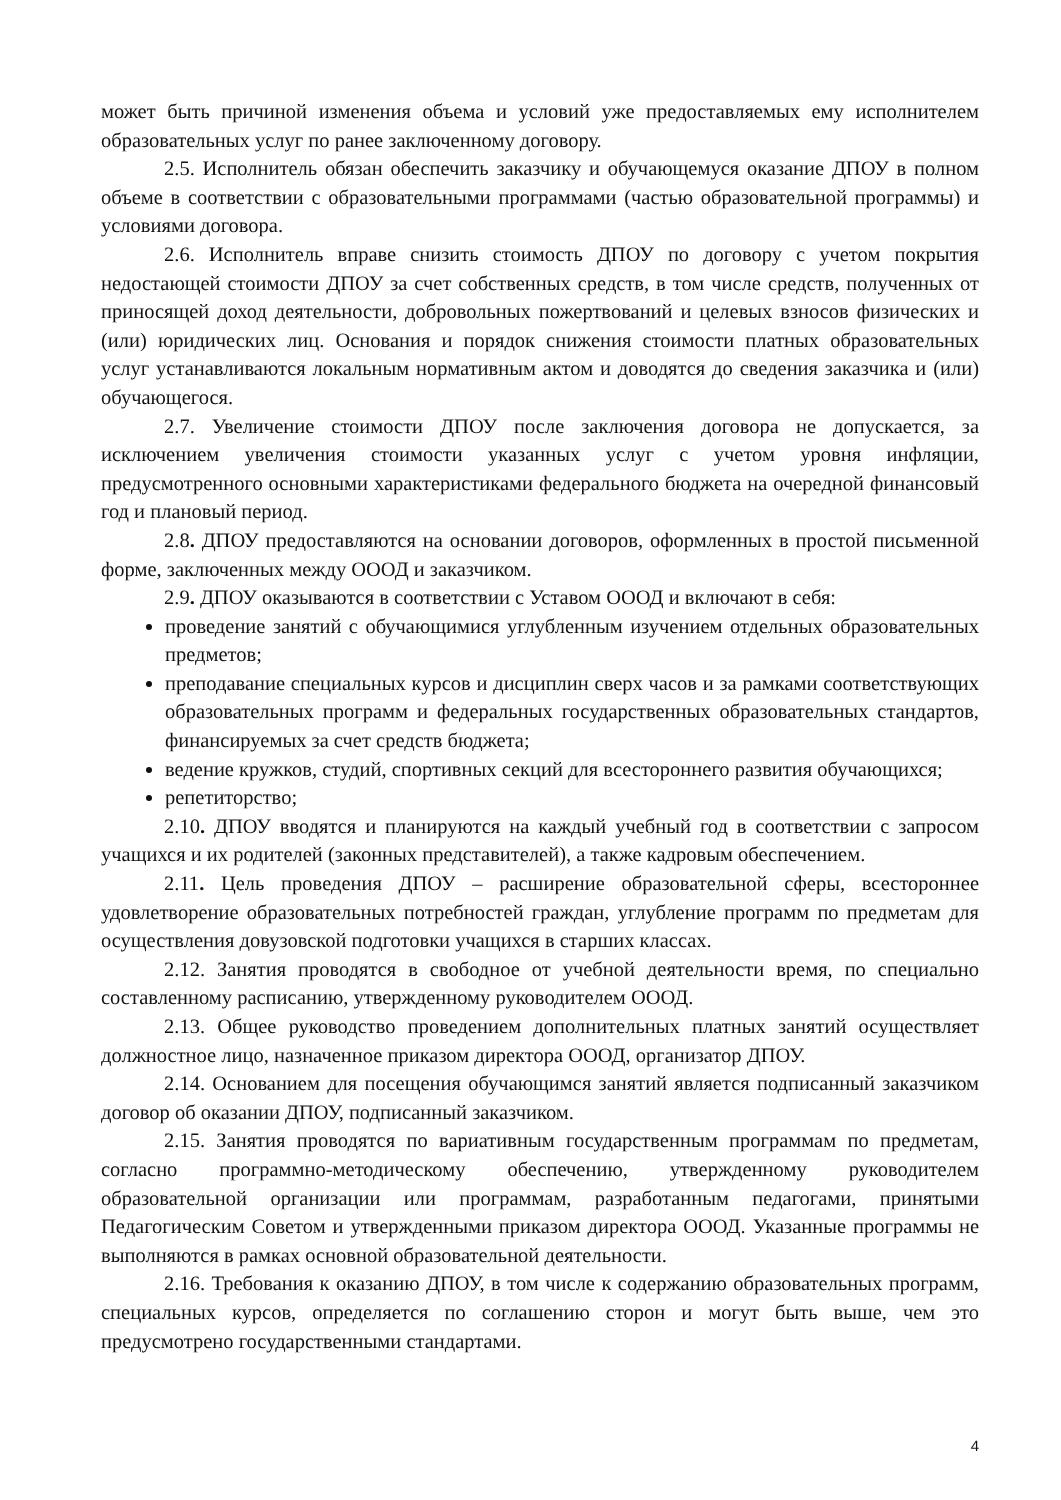может быть причиной изменения объема и условий уже предоставляемых ему исполнителем образовательных услуг по ранее заключенному договору.
2.5. Исполнитель обязан обеспечить заказчику и обучающемуся оказание ДПОУ в полном объеме в соответствии с образовательными программами (частью образовательной программы) и условиями договора.
2.6. Исполнитель вправе снизить стоимость ДПОУ по договору с учетом покрытия недостающей стоимости ДПОУ за счет собственных средств, в том числе средств, полученных от приносящей доход деятельности, добровольных пожертвований и целевых взносов физических и (или) юридических лиц. Основания и порядок снижения стоимости платных образовательных услуг устанавливаются локальным нормативным актом и доводятся до сведения заказчика и (или) обучающегося.
2.7. Увеличение стоимости ДПОУ после заключения договора не допускается, за исключением увеличения стоимости указанных услуг с учетом уровня инфляции, предусмотренного основными характеристиками федерального бюджета на очередной финансовый год и плановый период.
2.8. ДПОУ предоставляются на основании договоров, оформленных в простой письменной форме, заключенных между ОООД и заказчиком.
2.9. ДПОУ оказываются в соответствии с Уставом ОООД и включают в себя:
проведение занятий с обучающимися углубленным изучением отдельных образовательных предметов;
преподавание специальных курсов и дисциплин сверх часов и за рамками соответствующих образовательных программ и федеральных государственных образовательных стандартов, финансируемых за счет средств бюджета;
ведение кружков, студий, спортивных секций для всестороннего развития обучающихся;
репетиторство;
2.10. ДПОУ вводятся и планируются на каждый учебный год в соответствии с запросом учащихся и их родителей (законных представителей), а также кадровым обеспечением.
2.11. Цель проведения ДПОУ – расширение образовательной сферы, всестороннее удовлетворение образовательных потребностей граждан, углубление программ по предметам для осуществления довузовской подготовки учащихся в старших классах.
2.12. Занятия проводятся в свободное от учебной деятельности время, по специально составленному расписанию, утвержденному руководителем ОООД.
2.13. Общее руководство проведением дополнительных платных занятий осуществляет должностное лицо, назначенное приказом директора ОООД, организатор ДПОУ.
2.14. Основанием для посещения обучающимся занятий является подписанный заказчиком договор об оказании ДПОУ, подписанный заказчиком.
2.15. Занятия проводятся по вариативным государственным программам по предметам, согласно программно-методическому обеспечению, утвержденному руководителем образовательной организации или программам, разработанным педагогами, принятыми Педагогическим Советом и утвержденными приказом директора ОООД. Указанные программы не выполняются в рамках основной образовательной деятельности.
2.16. Требования к оказанию ДПОУ, в том числе к содержанию образовательных программ, специальных курсов, определяется по соглашению сторон и могут быть выше, чем это предусмотрено государственными стандартами.
4